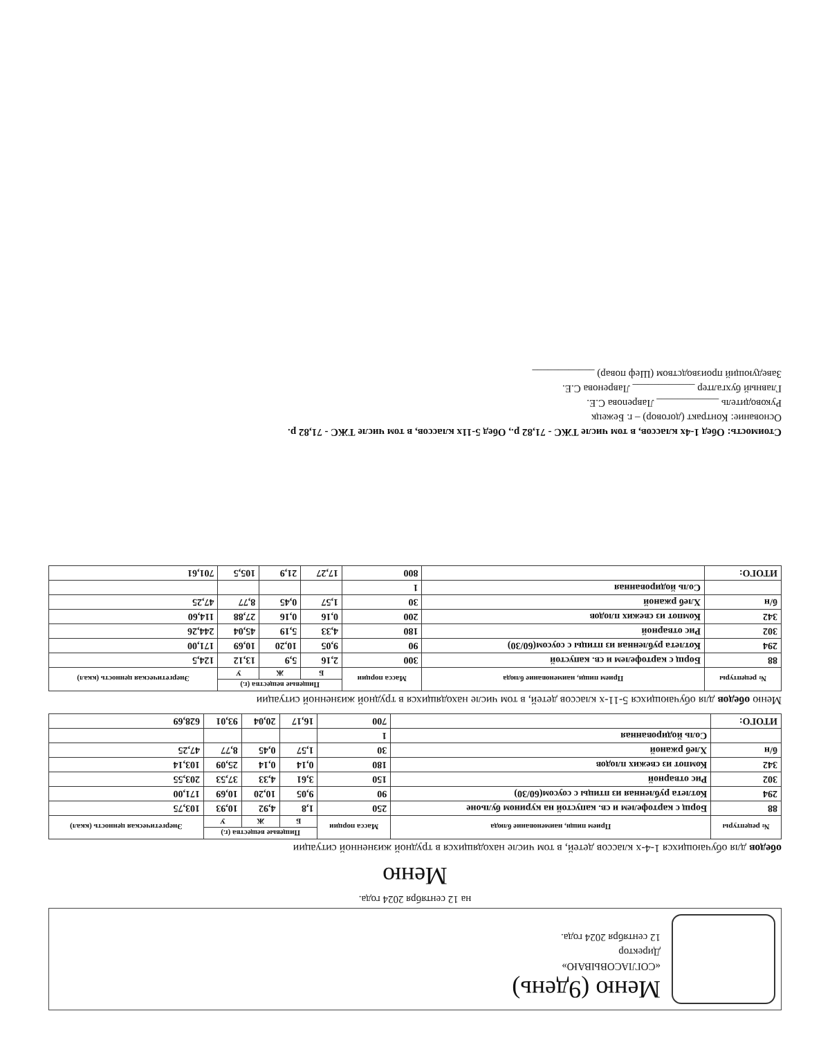Меню (9день)
«СОГЛАСОВЫВАЮ»
Директор
12 сентября 2024 года.
на 12 сентября 2024 года.
Меню
обедов для обучающихся 1-4-х классов детей, в том числе находящихся в трудной жизненной ситуации
| № рецептуры | Прием пищи, наименование блюда | Масса порции | Пищевые вещества (г.) | | | Энергетическая ценность (ккал) |
| --- | --- | --- | --- | --- | --- | --- |
| | | | Б | Ж | У | |
| 88 | Борщ с картофелем и св. капустой на курином бульоне | 250 | 1,8 | 4,92 | 10,93 | 103,75 |
| 294 | Котлета рубленная из птицы с соусом(60/30) | 90 | 9,05 | 10,20 | 10,69 | 171,00 |
| 302 | Рис отварной | 150 | 3,61 | 4,33 | 37,53 | 203,55 |
| 342 | Компот из свежих плодов | 180 | 0,14 | 0,14 | 25,09 | 103,14 |
| б/н | Хлеб ржаной | 30 | 1,57 | 0,45 | 8,77 | 47,25 |
| | Соль йодированная | 1 | | | | |
| ИТОГО: | | 700 | 16,17 | 20,04 | 93,01 | 628,69 |
Меню обедов для обучающихся 5-11-х классов детей, в том числе находящихся в трудной жизненной ситуации
| № рецептуры | Прием пищи, наименование блюда | Масса порции | Пищевые вещества (г.) | | | Энергетическая ценность (ккал) |
| --- | --- | --- | --- | --- | --- | --- |
| | | | Б | Ж | У | |
| 88 | Борщ с картофелем и св. капустой | 300 | 2,16 | 5,9 | 13,12 | 124,5 |
| 294 | Котлета рубленная из птицы с соусом(60/30) | 90 | 9,05 | 10,20 | 10,69 | 171,00 |
| 302 | Рис отварной | 180 | 4,33 | 5,19 | 45,04 | 244,26 |
| 342 | Компот из свежих плодов | 200 | 0,16 | 0,16 | 27,88 | 114,60 |
| б/н | Хлеб ржаной | 30 | 1,57 | 0,45 | 8,77 | 47,25 |
| | Соль йодированная | 1 | | | | |
| ИТОГО: | | 800 | 17,27 | 21,9 | 105,5 | 701,61 |
Стоимость: Обед 1-4х классов, в том числе ТЖС - 71,82 р., Обед 5-11х классов, в том числе ТЖС - 71,82 р.
Основание: Контракт (договор) – г. Бежецк
Руководитель ____________ Лаврenова С.Е.
Главный бухгалтер ____________ Лавренова С.Е.
Заведующий производством (Шеф повар) ____________